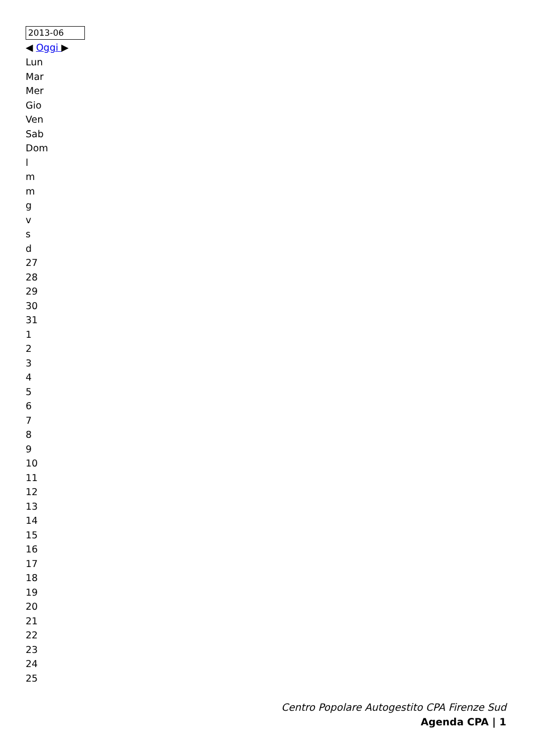2013-06
◀ Oggi ▶
Lun
Mar
Mer
Gio
Ven
Sab
Dom
l
m
m
g
v
s
d
27
28
29
30
31
1
2
3
4
5
6
7
8
9
10
11
12
13
14
15
16
17
18
19
20
21
22
23
24
25
Centro Popolare Autogestito CPA Firenze Sud
Agenda CPA | 1